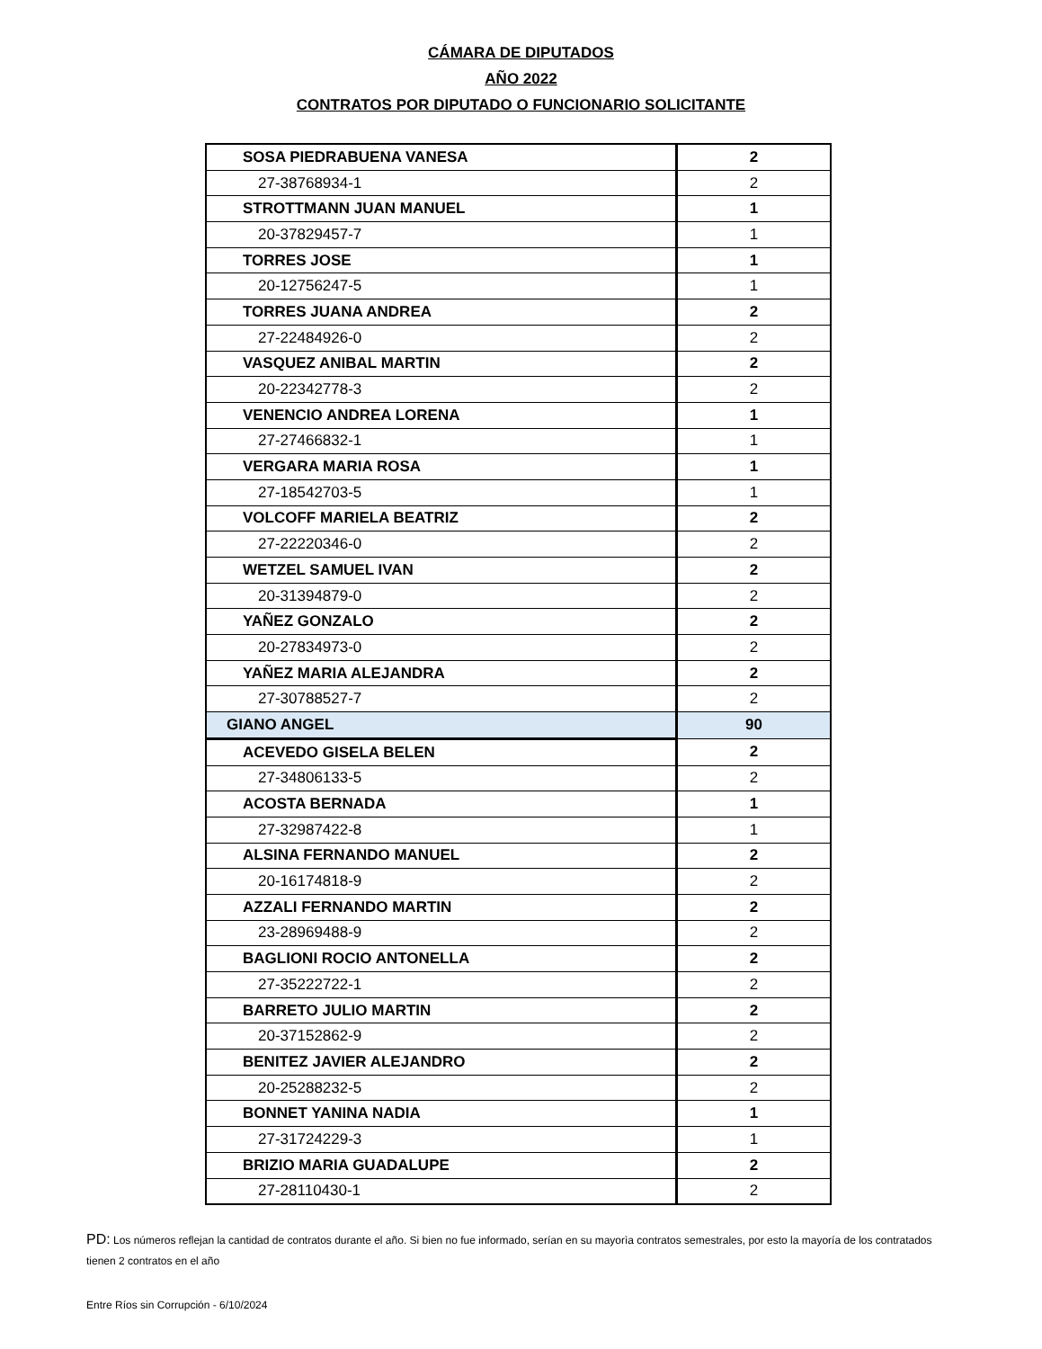CÁMARA DE DIPUTADOS
AÑO 2022
CONTRATOS POR DIPUTADO O FUNCIONARIO SOLICITANTE
| SOSA PIEDRABUENA VANESA | 2 |
| 27-38768934-1 | 2 |
| STROTTMANN JUAN MANUEL | 1 |
| 20-37829457-7 | 1 |
| TORRES JOSE | 1 |
| 20-12756247-5 | 1 |
| TORRES JUANA ANDREA | 2 |
| 27-22484926-0 | 2 |
| VASQUEZ ANIBAL MARTIN | 2 |
| 20-22342778-3 | 2 |
| VENENCIO ANDREA LORENA | 1 |
| 27-27466832-1 | 1 |
| VERGARA MARIA ROSA | 1 |
| 27-18542703-5 | 1 |
| VOLCOFF MARIELA BEATRIZ | 2 |
| 27-22220346-0 | 2 |
| WETZEL SAMUEL IVAN | 2 |
| 20-31394879-0 | 2 |
| YAÑEZ GONZALO | 2 |
| 20-27834973-0 | 2 |
| YAÑEZ MARIA ALEJANDRA | 2 |
| 27-30788527-7 | 2 |
| GIANO ANGEL | 90 |
| ACEVEDO GISELA BELEN | 2 |
| 27-34806133-5 | 2 |
| ACOSTA BERNADA | 1 |
| 27-32987422-8 | 1 |
| ALSINA FERNANDO MANUEL | 2 |
| 20-16174818-9 | 2 |
| AZZALI FERNANDO MARTIN | 2 |
| 23-28969488-9 | 2 |
| BAGLIONI ROCIO ANTONELLA | 2 |
| 27-35222722-1 | 2 |
| BARRETO JULIO MARTIN | 2 |
| 20-37152862-9 | 2 |
| BENITEZ JAVIER ALEJANDRO | 2 |
| 20-25288232-5 | 2 |
| BONNET YANINA NADIA | 1 |
| 27-31724229-3 | 1 |
| BRIZIO MARIA GUADALUPE | 2 |
| 27-28110430-1 | 2 |
PD: Los números reflejan la cantidad de contratos durante el año. Si bien no fue informado, serían en su mayorìa contratos semestrales, por esto la mayoría de los contratados tienen 2 contratos en el año
Entre Ríos sin Corrupción - 6/10/2024